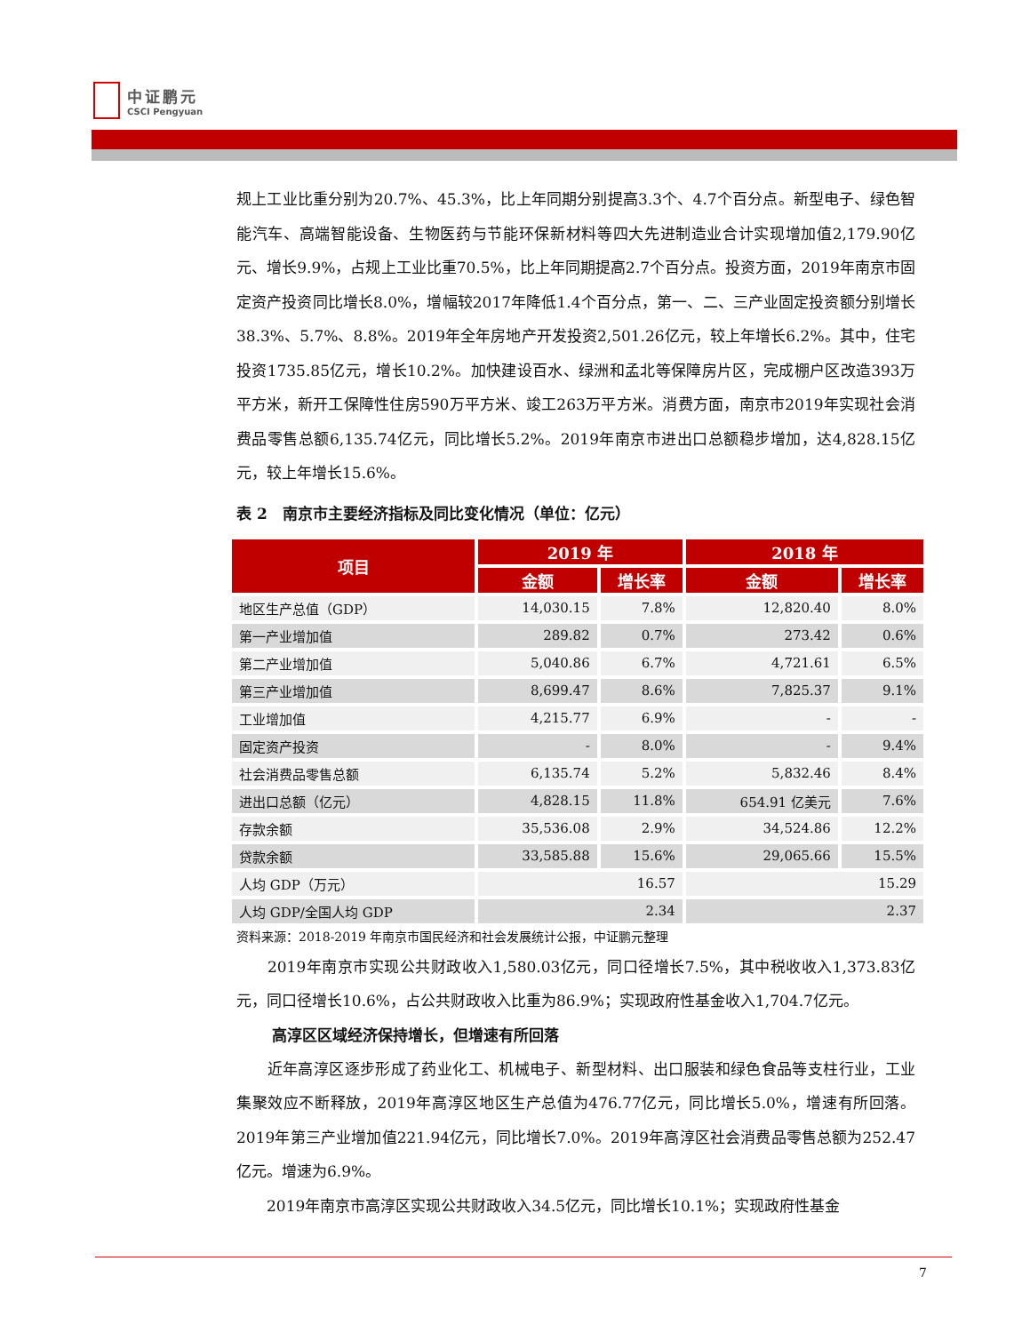中证鹏元
CSCI Pengyuan
规上工业比重分别为20.7%、45.3%，比上年同期分别提高3.3个、4.7个百分点。新型电子、绿色智能汽车、高端智能设备、生物医药与节能环保新材料等四大先进制造业合计实现增加值2,179.90亿元、增长9.9%，占规上工业比重70.5%，比上年同期提高2.7个百分点。投资方面，2019年南京市固定资产投资同比增长8.0%，增幅较2017年降低1.4个百分点，第一、二、三产业固定投资额分别增长38.3%、5.7%、8.8%。2019年全年房地产开发投资2,501.26亿元，较上年增长6.2%。其中，住宅投资1735.85亿元，增长10.2%。加快建设百水、绿洲和孟北等保障房片区，完成棚户区改造393万平方米，新开工保障性住房590万平方米、竣工263万平方米。消费方面，南京市2019年实现社会消费品零售总额6,135.74亿元，同比增长5.2%。2019年南京市进出口总额稳步增加，达4,828.15亿元，较上年增长15.6%。
表 2　南京市主要经济指标及同比变化情况（单位：亿元）
| 项目 | 2019 年 | | 2018 年 | |
| --- | --- | --- | --- | --- |
| | 金额 | 增长率 | 金额 | 增长率 |
| 地区生产总值（GDP） | 14,030.15 | 7.8% | 12,820.40 | 8.0% |
| 第一产业增加值 | 289.82 | 0.7% | 273.42 | 0.6% |
| 第二产业增加值 | 5,040.86 | 6.7% | 4,721.61 | 6.5% |
| 第三产业增加值 | 8,699.47 | 8.6% | 7,825.37 | 9.1% |
| 工业增加值 | 4,215.77 | 6.9% | - | - |
| 固定资产投资 | - | 8.0% | - | 9.4% |
| 社会消费品零售总额 | 6,135.74 | 5.2% | 5,832.46 | 8.4% |
| 进出口总额（亿元） | 4,828.15 | 11.8% | 654.91 亿美元 | 7.6% |
| 存款余额 | 35,536.08 | 2.9% | 34,524.86 | 12.2% |
| 贷款余额 | 33,585.88 | 15.6% | 29,065.66 | 15.5% |
| 人均 GDP（万元） | 16.57 | | 15.29 | |
| 人均 GDP/全国人均 GDP | 2.34 | | 2.37 | |
资料来源：2018-2019 年南京市国民经济和社会发展统计公报，中证鹏元整理
　　2019年南京市实现公共财政收入1,580.03亿元，同口径增长7.5%，其中税收收入1,373.83亿元，同口径增长10.6%，占公共财政收入比重为86.9%；实现政府性基金收入1,704.7亿元。
高淳区区域经济保持增长，但增速有所回落
　　近年高淳区逐步形成了药业化工、机械电子、新型材料、出口服装和绿色食品等支柱行业，工业集聚效应不断释放，2019年高淳区地区生产总值为476.77亿元，同比增长5.0%，增速有所回落。2019年第三产业增加值221.94亿元，同比增长7.0%。2019年高淳区社会消费品零售总额为252.47亿元。增速为6.9%。
　　2019年南京市高淳区实现公共财政收入34.5亿元，同比增长10.1%；实现政府性基金
7